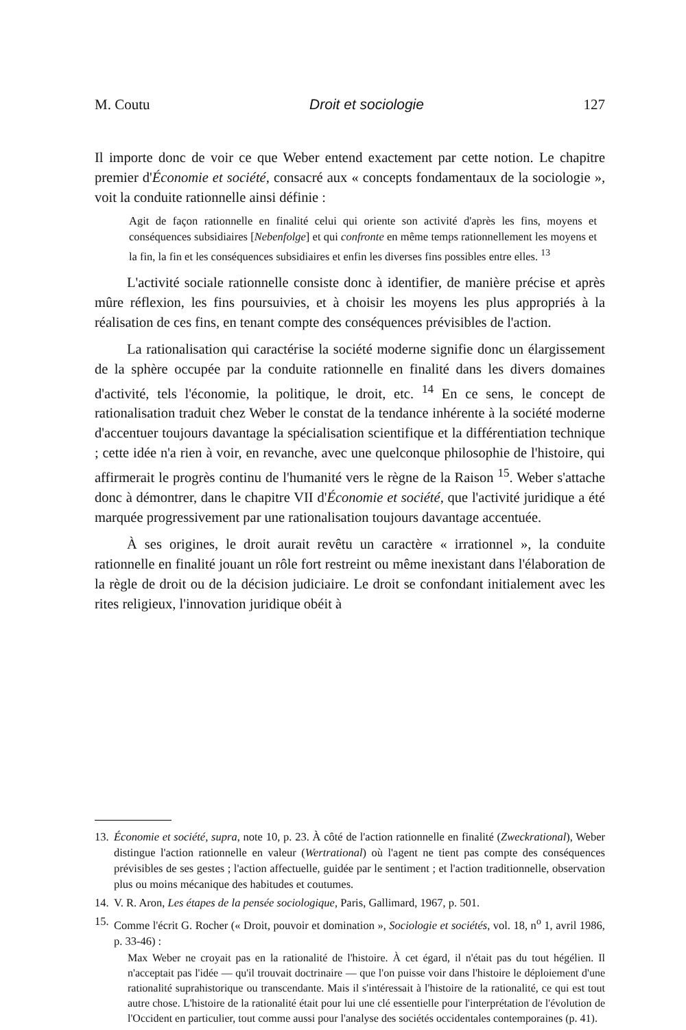M. Coutu Droit et sociologie 127
Il importe donc de voir ce que Weber entend exactement par cette notion. Le chapitre premier d'Économie et société, consacré aux « concepts fondamentaux de la sociologie », voit la conduite rationnelle ainsi définie :
Agit de façon rationnelle en finalité celui qui oriente son activité d'après les fins, moyens et conséquences subsidiaires [Nebenfolge] et qui confronte en même temps rationnellement les moyens et la fin, la fin et les conséquences subsidiaires et enfin les diverses fins possibles entre elles. <sup>13</sup>
L'activité sociale rationnelle consiste donc à identifier, de manière précise et après mûre réflexion, les fins poursuivies, et à choisir les moyens les plus appropriés à la réalisation de ces fins, en tenant compte des conséquences prévisibles de l'action.
La rationalisation qui caractérise la société moderne signifie donc un élargissement de la sphère occupée par la conduite rationnelle en finalité dans les divers domaines d'activité, tels l'économie, la politique, le droit, etc. <sup>14</sup> En ce sens, le concept de rationalisation traduit chez Weber le constat de la tendance inhérente à la société moderne d'accentuer toujours davantage la spécialisation scientifique et la différentiation technique ; cette idée n'a rien à voir, en revanche, avec une quelconque philosophie de l'histoire, qui affirmerait le progrès continu de l'humanité vers le règne de la Raison <sup>15</sup>. Weber s'attache donc à démontrer, dans le chapitre VII d'Économie et société, que l'activité juridique a été marquée progressivement par une rationalisation toujours davantage accentuée.
À ses origines, le droit aurait revêtu un caractère « irrationnel », la conduite rationnelle en finalité jouant un rôle fort restreint ou même inexistant dans l'élaboration de la règle de droit ou de la décision judiciaire. Le droit se confondant initialement avec les rites religieux, l'innovation juridique obéit à
13. Économie et société, supra, note 10, p. 23. À côté de l'action rationnelle en finalité (Zweckrational), Weber distingue l'action rationnelle en valeur (Wertrational) où l'agent ne tient pas compte des conséquences prévisibles de ses gestes ; l'action affectuelle, guidée par le sentiment ; et l'action traditionnelle, observation plus ou moins mécanique des habitudes et coutumes.
14. V. R. Aron, Les étapes de la pensée sociologique, Paris, Gallimard, 1967, p. 501.
15. Comme l'écrit G. Rocher (« Droit, pouvoir et domination », Sociologie et sociétés, vol. 18, n<sup>o</sup> 1, avril 1986, p. 33-46) :
Max Weber ne croyait pas en la rationalité de l'histoire. À cet égard, il n'était pas du tout hégélien. Il n'acceptait pas l'idée — qu'il trouvait doctrinaire — que l'on puisse voir dans l'histoire le déploiement d'une rationalité suprahistorique ou transcendante. Mais il s'intéressait à l'histoire de la rationalité, ce qui est tout autre chose. L'histoire de la rationalité était pour lui une clé essentielle pour l'interprétation de l'évolution de l'Occident en particulier, tout comme aussi pour l'analyse des sociétés occidentales contemporaines (p. 41).